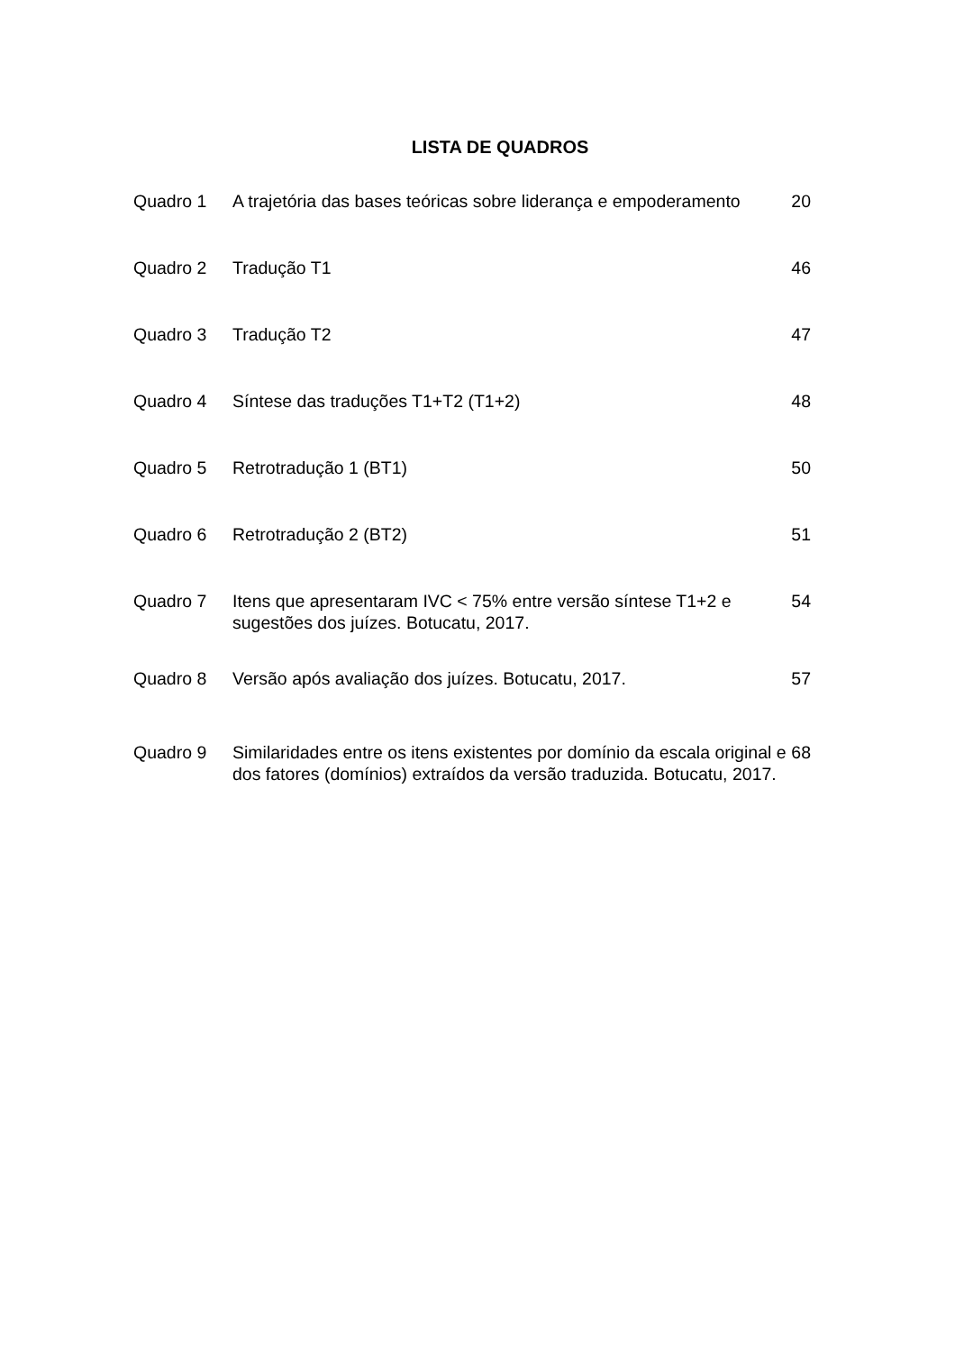LISTA DE QUADROS
| Quadro 1 | A trajetória das bases teóricas sobre liderança e empoderamento | 20 |
| Quadro 2 | Tradução T1 | 46 |
| Quadro 3 | Tradução T2 | 47 |
| Quadro 4 | Síntese das traduções T1+T2 (T1+2) | 48 |
| Quadro 5 | Retrotradução 1 (BT1) | 50 |
| Quadro 6 | Retrotradução 2 (BT2) | 51 |
| Quadro 7 | Itens que apresentaram IVC < 75% entre versão síntese T1+2 e sugestões dos juízes. Botucatu, 2017. | 54 |
| Quadro 8 | Versão após avaliação dos juízes. Botucatu, 2017. | 57 |
| Quadro 9 | Similaridades entre os itens existentes por domínio da escala original e dos fatores (domínios) extraídos da versão traduzida. Botucatu, 2017. | 68 |